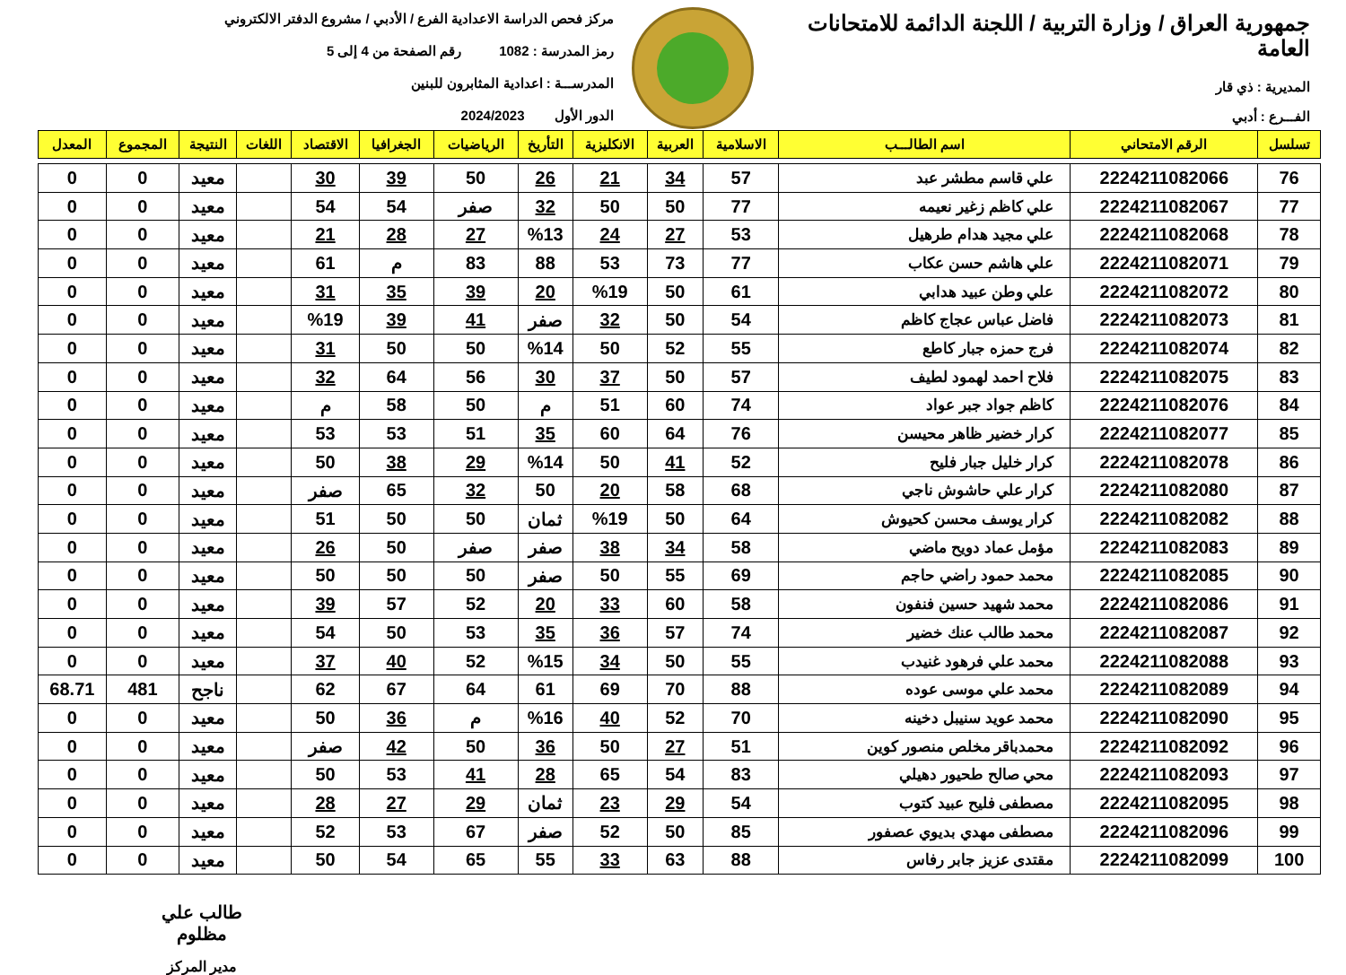جمهورية العراق / وزارة التربية / اللجنة الدائمة للامتحانات العامة
المديرية : ذي قار
الفـــرع : أدبي
مركز فحص الدراسة الاعدادية الفرع / الأدبي / مشروع الدفتر الالكتروني
رمز المدرسة : 1082 رقم الصفحة من 4 إلى 5
المدرســـة : اعدادية المثابرون للبنين
الدور الأول 2024/2023
| تسلسل | الرقم الامتحاني | اسم الطالـــب | الاسلامية | العربية | الانكليزية | التأريخ | الرياضيات | الجغرافيا | الاقتصاد | اللغات | النتيجة | المجموع | المعدل |
| --- | --- | --- | --- | --- | --- | --- | --- | --- | --- | --- | --- | --- | --- |
| 76 | 2224211082066 | علي قاسم مطشر عبد | 57 | 34 | 21 | 26 | 50 | 39 | 30 | | معيد | 0 | 0 |
| 77 | 2224211082067 | علي كاظم زغير نعيمه | 77 | 50 | 50 | 32 | صفر | 54 | 54 | | معيد | 0 | 0 |
| 78 | 2224211082068 | علي مجيد هدام طرهيل | 53 | 27 | 24 | %13 | 27 | 28 | 21 | | معيد | 0 | 0 |
| 79 | 2224211082071 | علي هاشم حسن عكاب | 77 | 73 | 53 | 88 | 83 | م | 61 | | معيد | 0 | 0 |
| 80 | 2224211082072 | علي وطن عبيد هدابي | 61 | 50 | %19 | 20 | 39 | 35 | 31 | | معيد | 0 | 0 |
| 81 | 2224211082073 | فاضل عباس عجاج كاظم | 54 | 50 | 32 | صفر | 41 | 39 | %19 | | معيد | 0 | 0 |
| 82 | 2224211082074 | فرج حمزه جبار كاطع | 55 | 52 | 50 | %14 | 50 | 50 | 31 | | معيد | 0 | 0 |
| 83 | 2224211082075 | فلاح احمد لهمود لطيف | 57 | 50 | 37 | 30 | 56 | 64 | 32 | | معيد | 0 | 0 |
| 84 | 2224211082076 | كاظم جواد جبر عواد | 74 | 60 | 51 | م | 50 | 58 | م | | معيد | 0 | 0 |
| 85 | 2224211082077 | كرار خضير ظاهر محيسن | 76 | 64 | 60 | 35 | 51 | 53 | 53 | | معيد | 0 | 0 |
| 86 | 2224211082078 | كرار خليل جبار فليح | 52 | 41 | 50 | %14 | 29 | 38 | 50 | | معيد | 0 | 0 |
| 87 | 2224211082080 | كرار علي حاشوش ناجي | 68 | 58 | 20 | 50 | 32 | 65 | صفر | | معيد | 0 | 0 |
| 88 | 2224211082082 | كرار يوسف محسن كحيوش | 64 | 50 | %19 | ثمان | 50 | 50 | 51 | | معيد | 0 | 0 |
| 89 | 2224211082083 | مؤمل عماد دويح ماضي | 58 | 34 | 38 | صفر | صفر | 50 | 26 | | معيد | 0 | 0 |
| 90 | 2224211082085 | محمد حمود راضي حاجم | 69 | 55 | 50 | صفر | 50 | 50 | 50 | | معيد | 0 | 0 |
| 91 | 2224211082086 | محمد شهيد حسين فنفون | 58 | 60 | 33 | 20 | 52 | 57 | 39 | | معيد | 0 | 0 |
| 92 | 2224211082087 | محمد طالب عنك خضير | 74 | 57 | 36 | 35 | 53 | 50 | 54 | | معيد | 0 | 0 |
| 93 | 2224211082088 | محمد علي فرهود غنيدب | 55 | 50 | 34 | %15 | 52 | 40 | 37 | | معيد | 0 | 0 |
| 94 | 2224211082089 | محمد علي موسى عوده | 88 | 70 | 69 | 61 | 64 | 67 | 62 | | ناجح | 481 | 68.71 |
| 95 | 2224211082090 | محمد عويد سنيبل دخينه | 70 | 52 | 40 | %16 | م | 36 | 50 | | معيد | 0 | 0 |
| 96 | 2224211082092 | محمدباقر مخلص منصور كوين | 51 | 27 | 50 | 36 | 50 | 42 | صفر | | معيد | 0 | 0 |
| 97 | 2224211082093 | محي صالح طحيور دهيلي | 83 | 54 | 65 | 28 | 41 | 53 | 50 | | معيد | 0 | 0 |
| 98 | 2224211082095 | مصطفى فليح عبيد كتوب | 54 | 29 | 23 | ثمان | 29 | 27 | 28 | | معيد | 0 | 0 |
| 99 | 2224211082096 | مصطفى مهدي بديوي عصفور | 85 | 50 | 52 | صفر | 67 | 53 | 52 | | معيد | 0 | 0 |
| 100 | 2224211082099 | مقتدى عزيز جابر رفاس | 88 | 63 | 33 | 55 | 65 | 54 | 50 | | معيد | 0 | 0 |
طالب علي مظلوم
مدير المركز